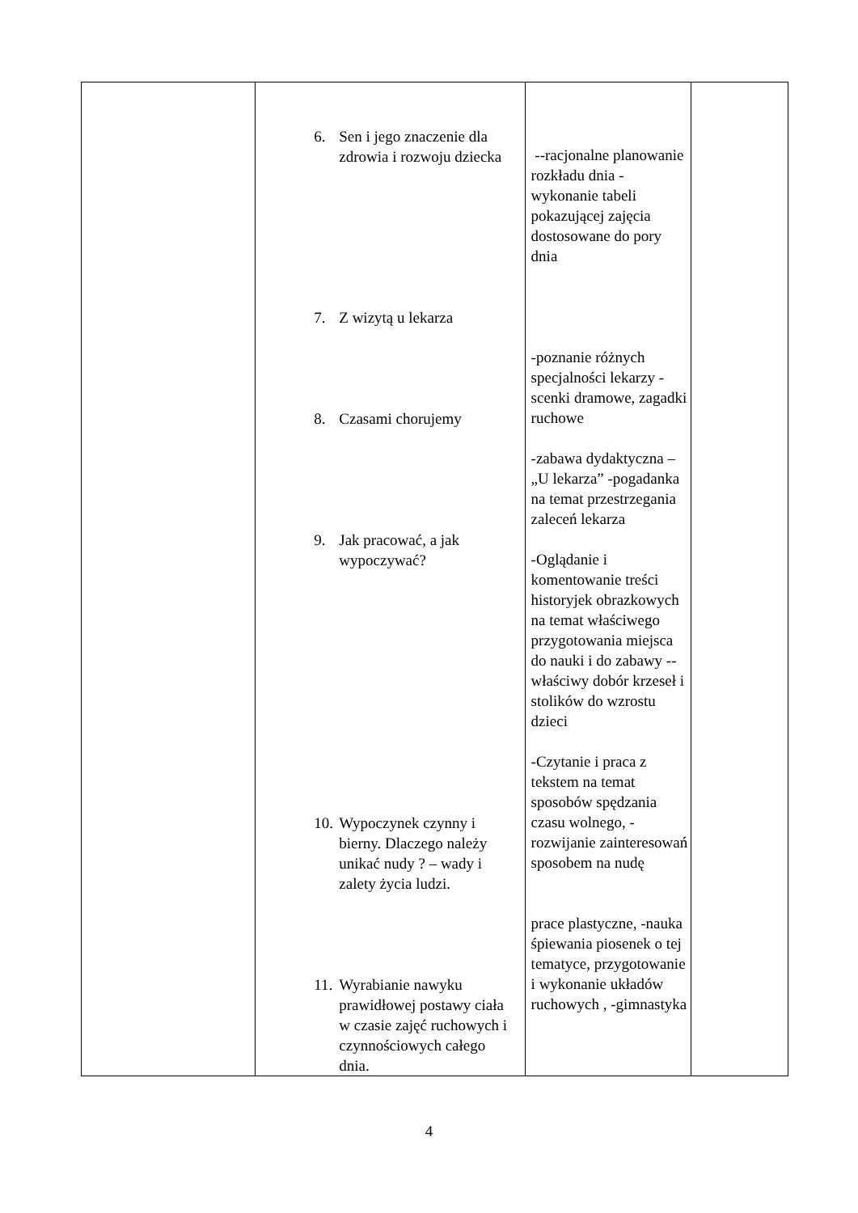| | 6. Sen i jego znaczenie dla zdrowia i rozwoju dziecka 7. Z wizytą u lekarza 8. Czasami chorujemy 9. Jak pracować, a jak wypoczywać? 10. Wypoczynek czynny i bierny. Dlaczego należy unikać nudy ? – wady i zalety życia ludzi. 11. Wyrabianie nawyku prawidłowej postawy ciała w czasie zajęć ruchowych i czynnościowych całego dnia. | --racjonalne planowanie rozkładu dnia -wykonanie tabeli pokazującej zajęcia dostosowane do pory dnia -poznanie różnych specjalności lekarzy -scenki dramowe, zagadki ruchowe -zabawa dydaktyczna – „U lekarza” -pogadanka na temat przestrzegania zaleceń lekarza -Oglądanie i komentowanie treści historyjek obrazkowych na temat właściwego przygotowania miejsca do nauki i do zabawy --właściwy dobór krzeseł i stolików do wzrostu dzieci -Czytanie i praca z tekstem na temat sposobów spędzania czasu wolnego, -rozwijanie zainteresowań sposobem na nudę prace plastyczne, -nauka śpiewania piosenek o tej tematyce, przygotowanie i wykonanie układów ruchowych , -gimnastyka | |
4